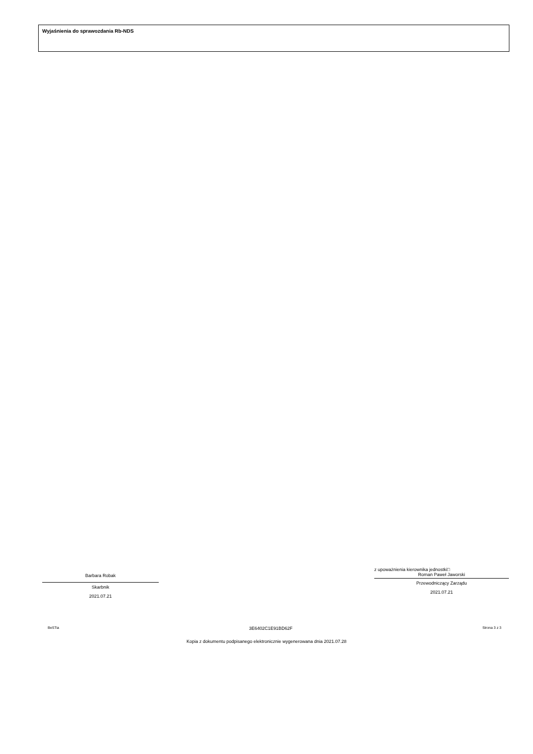Wyjaśnienia do sprawozdania Rb-NDS
Barbara Robak
Skarbnik
2021.07.21
z upoważnienia kierownika jednostki□
Roman Paweł Jaworski
Przewodniczący Zarządu
2021.07.21
BeSTia 3E6402C1E91BD62F Strona 3 z 3
Kopia z dokumentu podpisanego elektronicznie wygenerowana dnia 2021.07.28